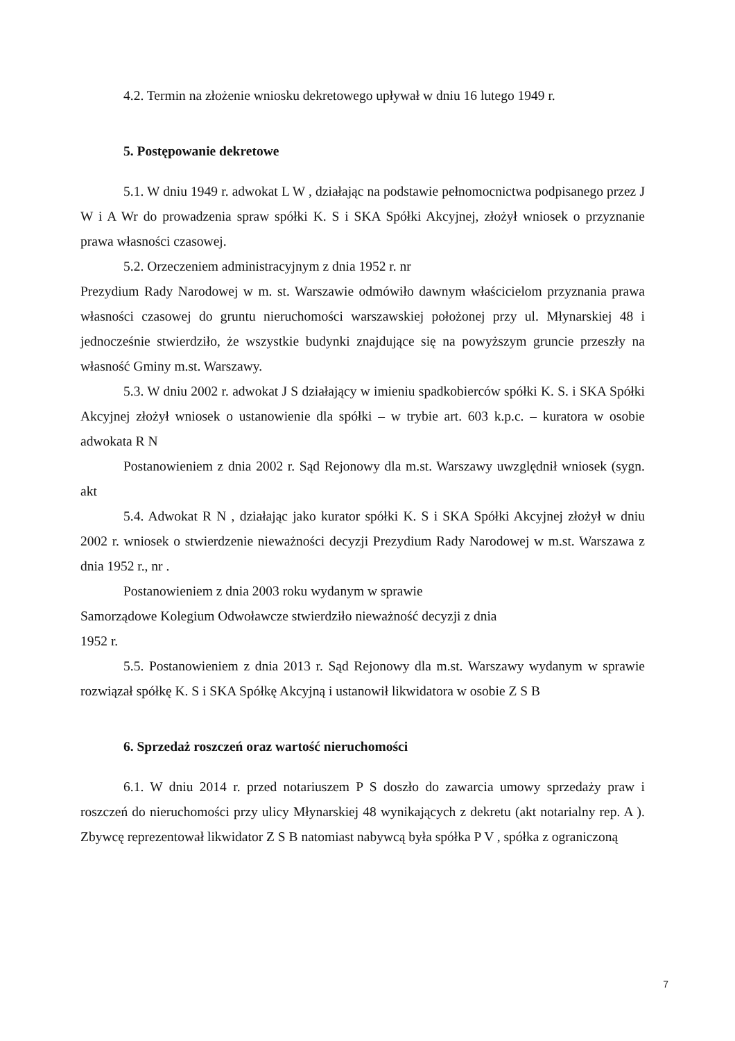4.2. Termin na złożenie wniosku dekretowego upływał w dniu 16 lutego 1949 r.
5. Postępowanie dekretowe
5.1. W dniu 1949 r. adwokat L W , działając na podstawie pełnomocnictwa podpisanego przez J W i A Wr do prowadzenia spraw spółki K. S i SKA Spółki Akcyjnej, złożył wniosek o przyznanie prawa własności czasowej.
5.2. Orzeczeniem administracyjnym z dnia 1952 r. nr
Prezydium Rady Narodowej w m. st. Warszawie odmówiło dawnym właścicielom przyznania prawa własności czasowej do gruntu nieruchomości warszawskiej położonej przy ul. Młynarskiej 48 i jednocześnie stwierdziło, że wszystkie budynki znajdujące się na powyższym gruncie przeszły na własność Gminy m.st. Warszawy.
5.3. W dniu 2002 r. adwokat J S działający w imieniu spadkobierców spółki K. S. i SKA Spółki Akcyjnej złożył wniosek o ustanowienie dla spółki – w trybie art. 603 k.p.c. – kuratora w osobie adwokata R N
Postanowieniem z dnia 2002 r. Sąd Rejonowy dla m.st. Warszawy uwzględnił wniosek (sygn. akt
5.4. Adwokat R N , działając jako kurator spółki K. S i SKA Spółki Akcyjnej złożył w dniu 2002 r. wniosek o stwierdzenie nieważności decyzji Prezydium Rady Narodowej w m.st. Warszawa z dnia 1952 r., nr .
Postanowieniem z dnia 2003 roku wydanym w sprawie
Samorządowe Kolegium Odwoławcze stwierdziło nieważność decyzji z dnia
1952 r.
5.5. Postanowieniem z dnia 2013 r. Sąd Rejonowy dla m.st. Warszawy wydanym w sprawie rozwiązał spółkę K. S i SKA Spółkę Akcyjną i ustanowił likwidatora w osobie Z S B
6. Sprzedaż roszczeń oraz wartość nieruchomości
6.1. W dniu 2014 r. przed notariuszem P S doszło do zawarcia umowy sprzedaży praw i roszczeń do nieruchomości przy ulicy Młynarskiej 48 wynikających z dekretu (akt notarialny rep. A ). Zbywcę reprezentował likwidator Z S B natomiast nabywcą była spółka P V , spółka z ograniczoną
7